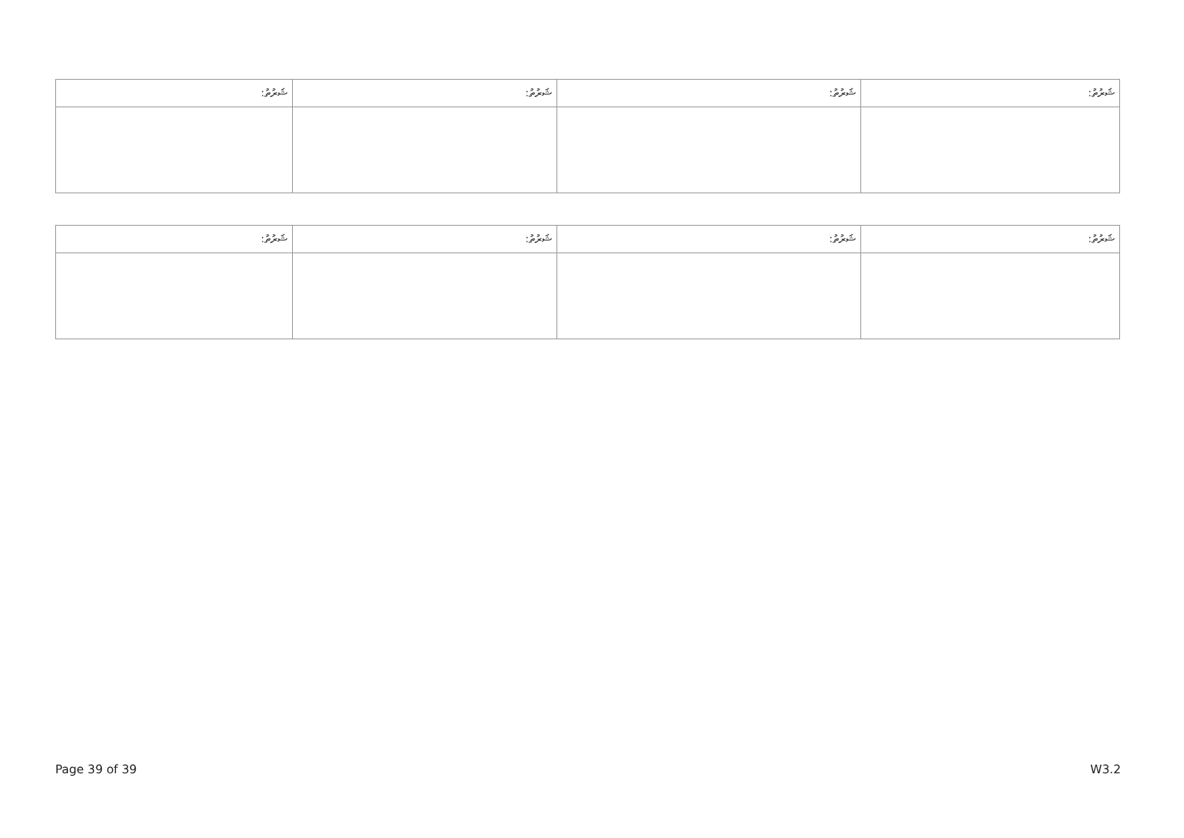| ޝަރުތު: | ޝަރުތު: | ޝަރުތު: | ޝަރުތު: |
| --- | --- | --- | --- |
| ޝަރުތު: | ޝަރުތު: | ޝަރުތު: | ޝަރުތު: |
| --- | --- | --- | --- |
Page 39 of 39 W3.2